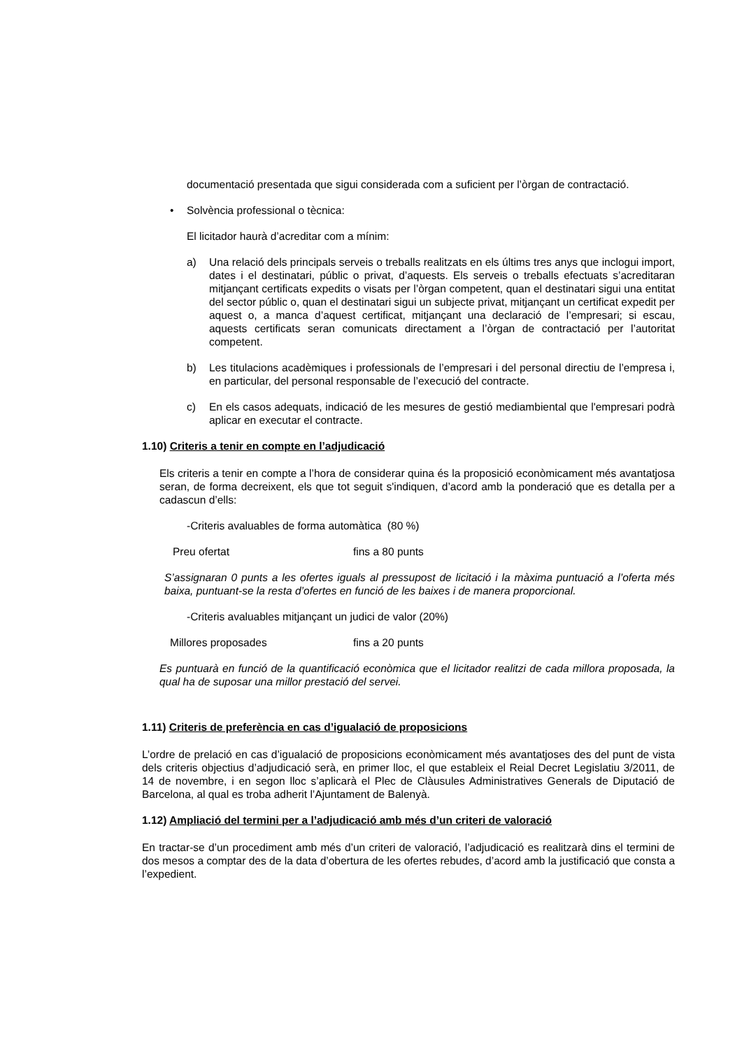documentació presentada que sigui considerada com a suficient per l’òrgan de contractació.
• Solvència professional o tècnica:
El licitador haurà d’acreditar com a mínim:
a) Una relació dels principals serveis o treballs realitzats en els últims tres anys que inclogui import, dates i el destinatari, públic o privat, d’aquests. Els serveis o treballs efectuats s’acreditaran mitjançant certificats expedits o visats per l’òrgan competent, quan el destinatari sigui una entitat del sector públic o, quan el destinatari sigui un subjecte privat, mitjançant un certificat expedit per aquest o, a manca d’aquest certificat, mitjançant una declaració de l’empresari; si escau, aquests certificats seran comunicats directament a l’òrgan de contractació per l’autoritat competent.
b) Les titulacions acadèmiques i professionals de l’empresari i del personal directiu de l’empresa i, en particular, del personal responsable de l’execució del contracte.
c) En els casos adequats, indicació de les mesures de gestió mediambiental que l'empresari podrà aplicar en executar el contracte.
1.10) Criteris a tenir en compte en l’adjudicació
Els criteris a tenir en compte a l’hora de considerar quina és la proposició econòmicament més avantatjosa seran, de forma decreixent, els que tot seguit s'indiquen, d’acord amb la ponderació que es detalla per a cadascun d’ells:
-Criteris avaluables de forma automàtica (80 %)
Preu ofertat fins a 80 punts
S’assignaran 0 punts a les ofertes iguals al pressupost de licitació i la màxima puntuació a l’oferta més baixa, puntuant-se la resta d’ofertes en funció de les baixes i de manera proporcional.
-Criteris avaluables mitjançant un judici de valor (20%)
Millores proposades fins a 20 punts
Es puntuarà en funció de la quantificació econòmica que el licitador realitzi de cada millora proposada, la qual ha de suposar una millor prestació del servei.
1.11) Criteris de preferència en cas d’igualació de proposicions
L’ordre de prelació en cas d’igualació de proposicions econòmicament més avantatjoses des del punt de vista dels criteris objectius d’adjudicació serà, en primer lloc, el que estableix el Reial Decret Legislatiu 3/2011, de 14 de novembre, i en segon lloc s’aplicarà el Plec de Clàusules Administratives Generals de Diputació de Barcelona, al qual es troba adherit l’Ajuntament de Balenyà.
1.12) Ampliació del termini per a l’adjudicació amb més d’un criteri de valoració
En tractar-se d’un procediment amb més d’un criteri de valoració, l’adjudicació es realitzarà dins el termini de dos mesos a comptar des de la data d’obertura de les ofertes rebudes, d’acord amb la justificació que consta a l’expedient.